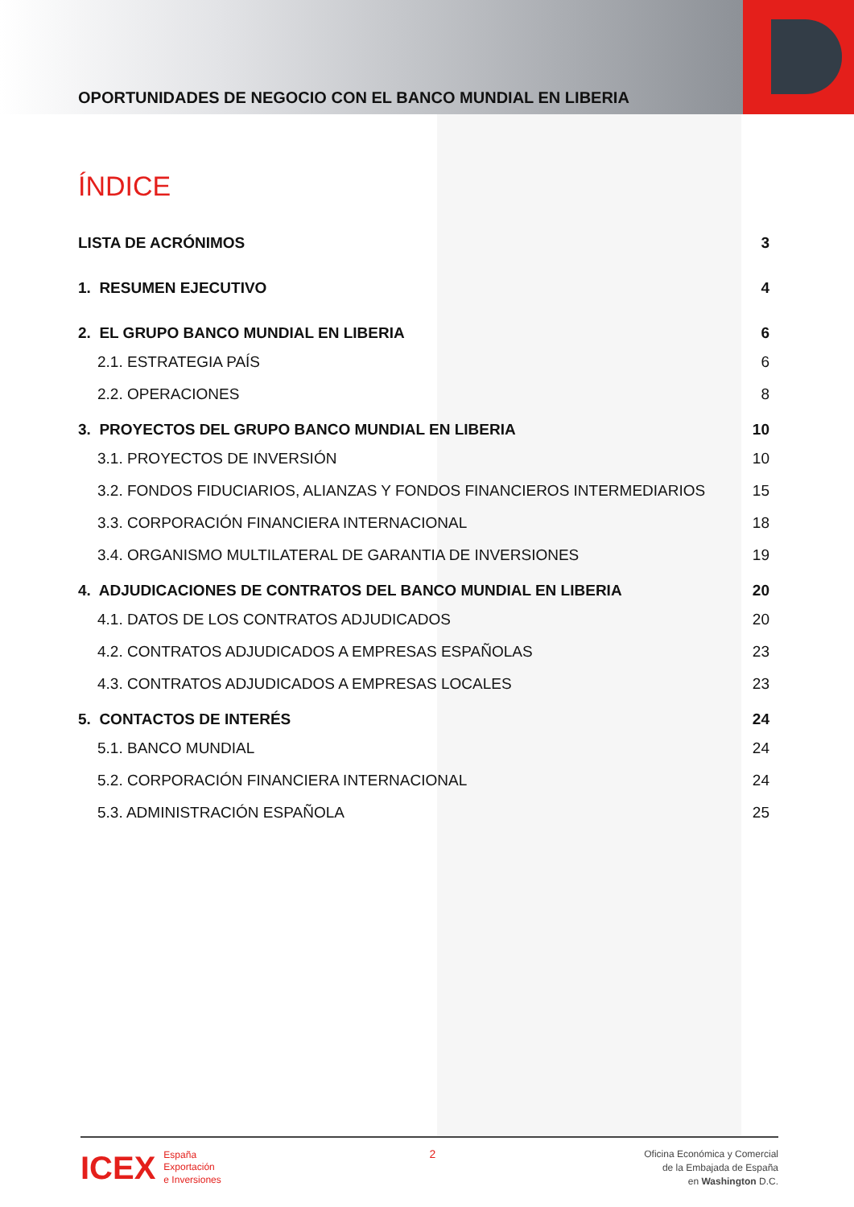OPORTUNIDADES DE NEGOCIO CON EL BANCO MUNDIAL EN LIBERIA
ÍNDICE
LISTA DE ACRÓNIMOS 3
1. RESUMEN EJECUTIVO 4
2. EL GRUPO BANCO MUNDIAL EN LIBERIA 6
2.1. ESTRATEGIA PAÍS 6
2.2. OPERACIONES 8
3. PROYECTOS DEL GRUPO BANCO MUNDIAL EN LIBERIA 10
3.1. PROYECTOS DE INVERSIÓN 10
3.2. FONDOS FIDUCIARIOS, ALIANZAS Y FONDOS FINANCIEROS INTERMEDIARIOS 15
3.3. CORPORACIÓN FINANCIERA INTERNACIONAL 18
3.4. ORGANISMO MULTILATERAL DE GARANTIA DE INVERSIONES 19
4. ADJUDICACIONES DE CONTRATOS DEL BANCO MUNDIAL EN LIBERIA 20
4.1. DATOS DE LOS CONTRATOS ADJUDICADOS 20
4.2. CONTRATOS ADJUDICADOS A EMPRESAS ESPAÑOLAS 23
4.3. CONTRATOS ADJUDICADOS A EMPRESAS LOCALES 23
5. CONTACTOS DE INTERÉS 24
5.1. BANCO MUNDIAL 24
5.2. CORPORACIÓN FINANCIERA INTERNACIONAL 24
5.3. ADMINISTRACIÓN ESPAÑOLA 25
ICEX España
Exportación
e Inversiones
2
Oficina Económica y Comercial
de la Embajada de España
en Washington D.C.